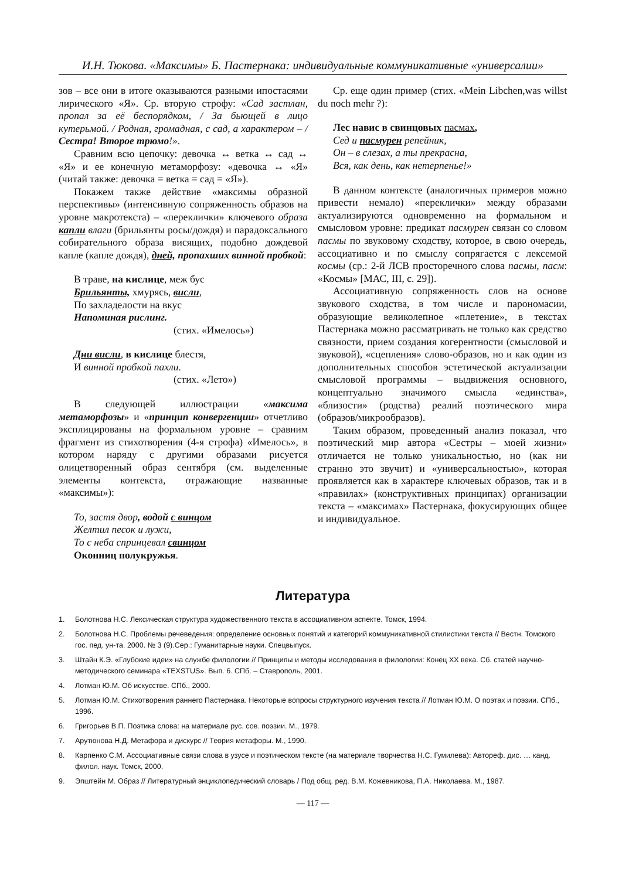И.Н. Тюкова. «Максимы» Б. Пастернака: индивидуальные коммуникативные «универсалии»
зов – все они в итоге оказываются разными ипостасями лирического «Я». Ср. вторую строфу: «Сад застлан, пропал за её беспорядком, / За бьющей в лицо кутерьмой. / Родная, громадная, с сад, а характером – / Сестра! Второе трюмо!».
Сравним всю цепочку: девочка ↔ ветка ↔ сад ↔ «Я» и ее конечную метаморфозу: «девочка ↔ «Я» (читай также: девочка = ветка = сад = «Я»).
Покажем также действие «максимы образной перспективы» (интенсивную сопряженность образов на уровне макротекста) – «переклички» ключевого образа капли влаги (брильянты росы/дождя) и парадоксального собирательного образа висящих, подобно дождевой капле (капле дождя), дней, пропахших винной пробкой:
В траве, на кислице, меж бус
Брильянты, хмурясь, висли,
По захладелости на вкус
Напоминая рислинг.
(стих. «Имелось»)
Дни висли, в кислице блестя,
И винной пробкой пахли.
(стих. «Лето»)
В следующей иллюстрации «максима метаморфозы» и «принцип конвергенции» отчетливо эксплицированы на формальном уровне – сравним фрагмент из стихотворения (4-я строфа) «Имелось», в котором наряду с другими образами рисуется олицетворенный образ сентября (см. выделенные элементы контекста, отражающие названные «максимы»):
То, застя двор, водой с винцом
Желтил песок и лужи,
То с неба спринцевал свинцом
Оконниц полукружья.
Ср. еще один пример (стих. «Mein Libchen,was willst du noch mehr ?):
Лес навис в свинцовых пасмах,
Сед и пасмурен репейник,
Он – в слезах, а ты прекрасна,
Вся, как день, как нетерпенье!»
В данном контексте (аналогичных примеров можно привести немало) «переклички» между образами актуализируются одновременно на формальном и смысловом уровне: предикат пасмурен связан со словом пасмы по звуковому сходству, которое, в свою очередь, ассоциативно и по смыслу сопрягается с лексемой космы (ср.: 2-й ЛСВ просторечного слова пасмы, пасм: «Космы» [МАС, III, с. 29]).
Ассоциативную сопряженность слов на основе звукового сходства, в том числе и парономасии, образующие великолепное «плетение», в текстах Пастернака можно рассматривать не только как средство связности, прием создания когерентности (смысловой и звуковой), «сцепления» слово-образов, но и как один из дополнительных способов эстетической актуализации смысловой программы – выдвижения основного, концептуально значимого смысла «единства», «близости» (родства) реалий поэтического мира (образов/микрообразов).
Таким образом, проведенный анализ показал, что поэтический мир автора «Сестры – моей жизни» отличается не только уникальностью, но (как ни странно это звучит) и «универсальностью», которая проявляется как в характере ключевых образов, так и в «правилах» (конструктивных принципах) организации текста – «максимах» Пастернака, фокусирующих общее и индивидуальное.
Литература
1. Болотнова Н.С. Лексическая структура художественного текста в ассоциативном аспекте. Томск, 1994.
2. Болотнова Н.С. Проблемы речеведения: определение основных понятий и категорий коммуникативной стилистики текста // Вестн. Томского гос. пед. ун-та. 2000. № 3 (9).Сер.: Гуманитарные науки. Спецвыпуск.
3. Штайн К.Э. «Глубокие идеи» на службе филологии // Принципы и методы исследования в филологии: Конец XX века. Сб. статей научно-методического семинара «TEXSTUS». Вып. 6. СПб. – Ставрополь, 2001.
4. Лотман Ю.М. Об искусстве. СПб., 2000.
5. Лотман Ю.М. Стихотворения раннего Пастернака. Некоторые вопросы структурного изучения текста // Лотман Ю.М. О поэтах и поэзии. СПб., 1996.
6. Григорьев В.П. Поэтика слова: на материале рус. сов. поэзии. М., 1979.
7. Арутюнова Н.Д. Метафора и дискурс // Теория метафоры. М., 1990.
8. Карпенко С.М. Ассоциативные связи слова в узусе и поэтическом тексте (на материале творчества Н.С. Гумилева): Автореф. дис. … канд. филол. наук. Томск, 2000.
9. Эпштейн М. Образ // Литературный энциклопедический словарь / Под общ. ред. В.М. Кожевникова, П.А. Николаева. М., 1987.
— 117 —